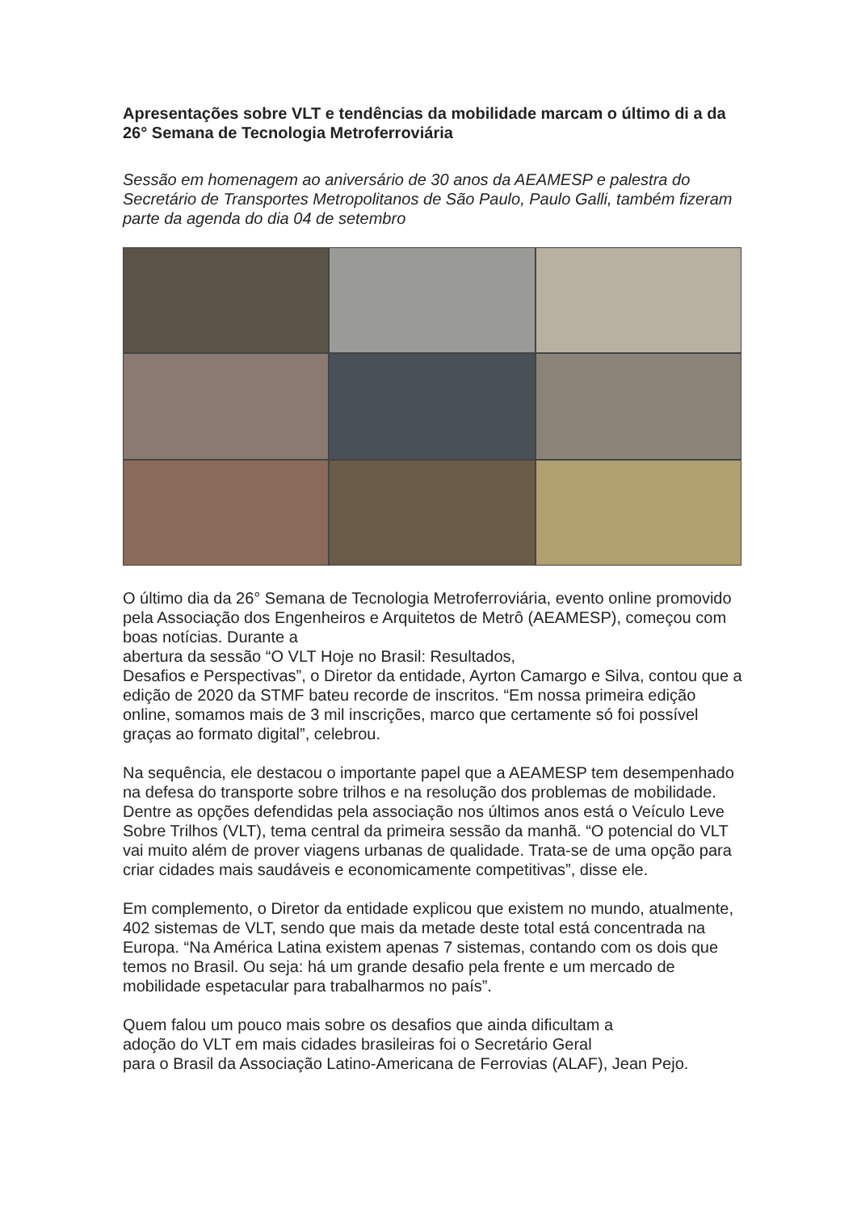Apresentações sobre VLT e tendências da mobilidade marcam o último di a da 26° Semana de Tecnologia Metroferroviária
Sessão em homenagem ao aniversário de 30 anos da AEAMESP e palestra do Secretário de Transportes Metropolitanos de São Paulo, Paulo Galli, também fizeram parte da agenda do dia 04 de setembro
O último dia da 26° Semana de Tecnologia Metroferroviária, evento online promovido pela Associação dos Engenheiros e Arquitetos de Metrô (AEAMESP), começou com boas notícias. Durante a
abertura da sessão “O VLT Hoje no Brasil: Resultados,
Desafios e Perspectivas”, o Diretor da entidade, Ayrton Camargo e Silva, contou que a edição de 2020 da STMF bateu recorde de inscritos. “Em nossa primeira edição online, somamos mais de 3 mil inscrições, marco que certamente só foi possível graças ao formato digital”, celebrou.
Na sequência, ele destacou o importante papel que a AEAMESP tem desempenhado na defesa do transporte sobre trilhos e na resolução dos problemas de mobilidade. Dentre as opções defendidas pela associação nos últimos anos está o Veículo Leve Sobre Trilhos (VLT), tema central da primeira sessão da manhã. “O potencial do VLT vai muito além de prover viagens urbanas de qualidade. Trata-se de uma opção para criar cidades mais saudáveis e economicamente competitivas”, disse ele.
Em complemento, o Diretor da entidade explicou que existem no mundo, atualmente, 402 sistemas de VLT, sendo que mais da metade deste total está concentrada na Europa. “Na América Latina existem apenas 7 sistemas, contando com os dois que temos no Brasil. Ou seja: há um grande desafio pela frente e um mercado de mobilidade espetacular para trabalharmos no país”.
Quem falou um pouco mais sobre os desafios que ainda dificultam a
adoção do VLT em mais cidades brasileiras foi o Secretário Geral
para o Brasil da Associação Latino-Americana de Ferrovias (ALAF), Jean Pejo.